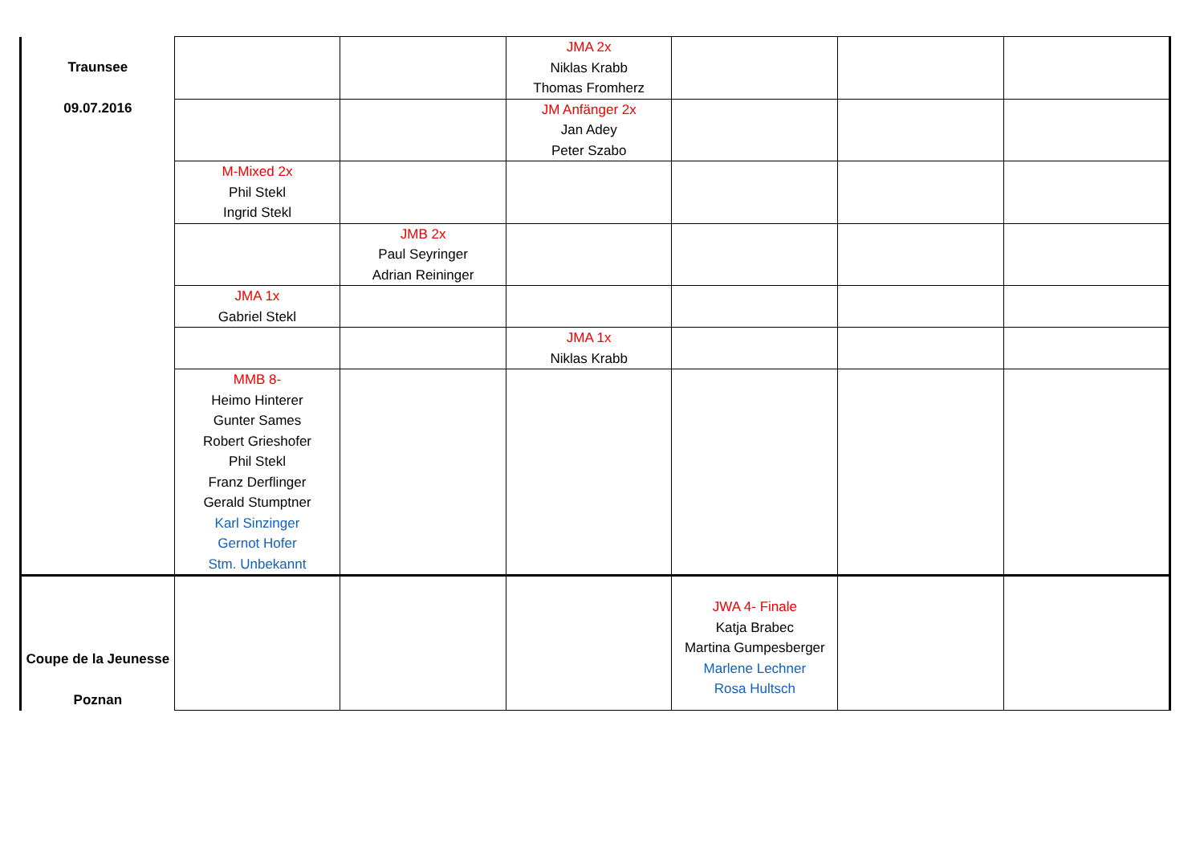| Traunsee 09.07.2016 | | | JMA 2x Niklas Krabb Thomas Fromherz | | | |
| | | | JM Anfänger 2x Jan Adey Peter Szabo | | | |
| | M-Mixed 2x Phil Stekl Ingrid Stekl | | | | | |
| | | JMB 2x Paul Seyringer Adrian Reininger | | | | |
| | JMA 1x Gabriel Stekl | | | | | |
| | | | JMA 1x Niklas Krabb | | | |
| | MMB 8- Heimo Hinterer Gunter Sames Robert Grieshofer Phil Stekl Franz Derflinger Gerald Stumptner Karl Sinzinger Gernot Hofer Stm. Unbekannt | | | | | |
| Coupe de la Jeunesse Poznan | | | | JWA 4- Finale Katja Brabec Martina Gumpesberger Marlene Lechner Rosa Hultsch | | |